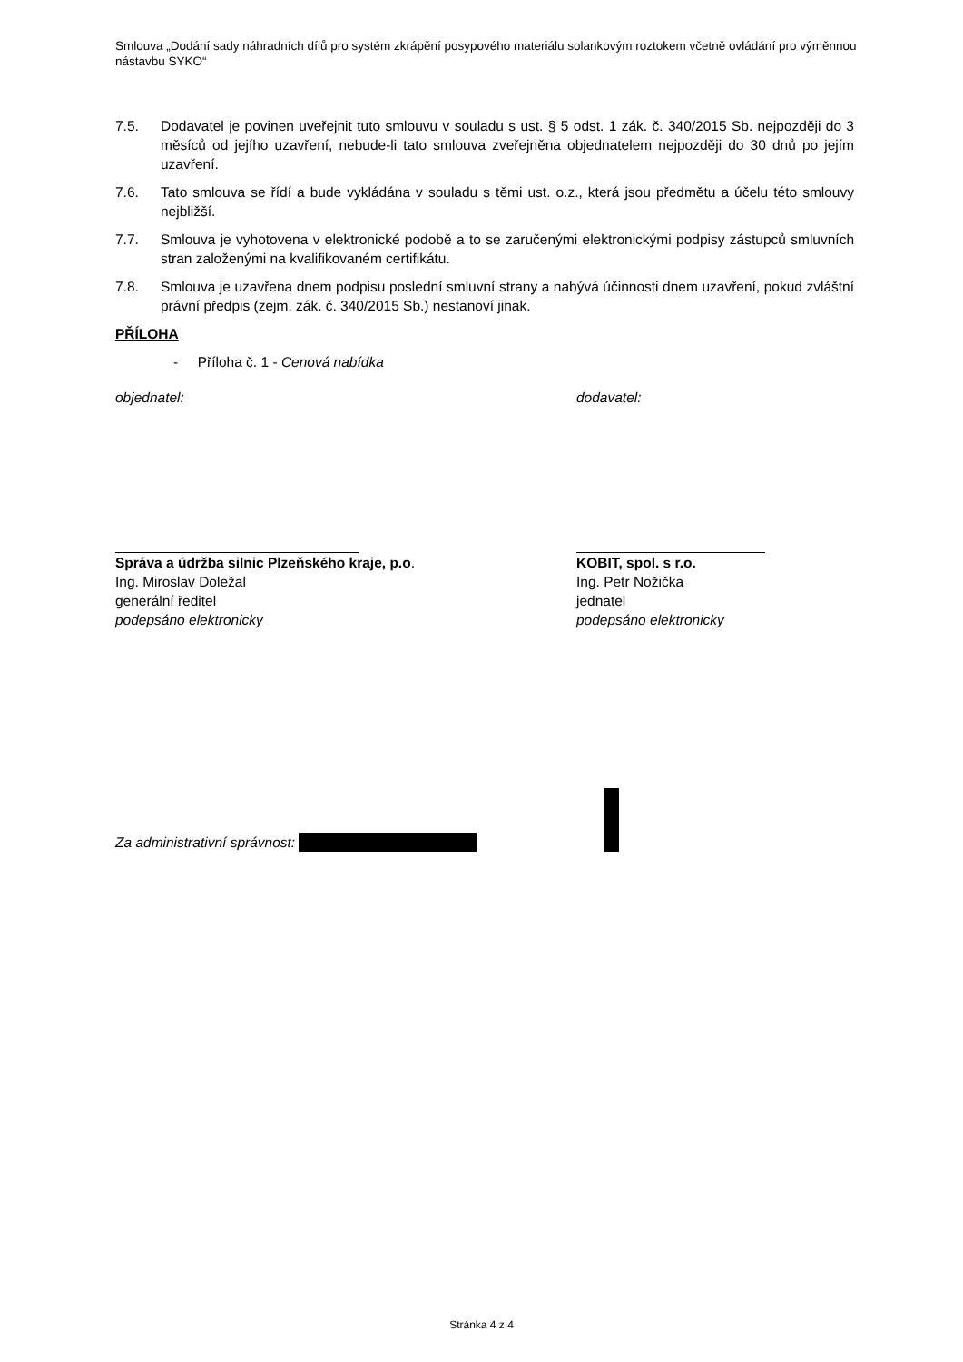Smlouva „Dodání sady náhradních dílů pro systém zkrápění posypového materiálu solankovým roztokem včetně ovládání pro výměnnou nástavbu SYKO“
7.5. Dodavatel je povinen uveřejnit tuto smlouvu v souladu s ust. § 5 odst. 1 zák. č. 340/2015 Sb. nejpozději do 3 měsíců od jejího uzavření, nebude-li tato smlouva zveřejněna objednatelem nejpozději do 30 dnů po jejím uzavření.
7.6. Tato smlouva se řídí a bude vykládána v souladu s těmi ust. o.z., která jsou předmětu a účelu této smlouvy nejbližší.
7.7. Smlouva je vyhotovena v elektronické podobě a to se zaručenými elektronickými podpisy zástupců smluvních stran založenými na kvalifikovaném certifikátu.
7.8. Smlouva je uzavřena dnem podpisu poslední smluvní strany a nabývá účinnosti dnem uzavření, pokud zvláštní právní předpis (zejm. zák. č. 340/2015 Sb.) nestanoví jinak.
PŘÍLOHA
- Příloha č. 1 - Cenová nabídka
objednatel: dodavatel:
Správa a údržba silnic Plzeňského kraje, p.o.
Ing. Miroslav Doležal
generální ředitel
podepsáno elektronicky
KOBIT, spol. s r.o.
Ing. Petr Nožička
jednatel
podepsáno elektronicky
Za administrativní správnost:
Stránka 4 z 4